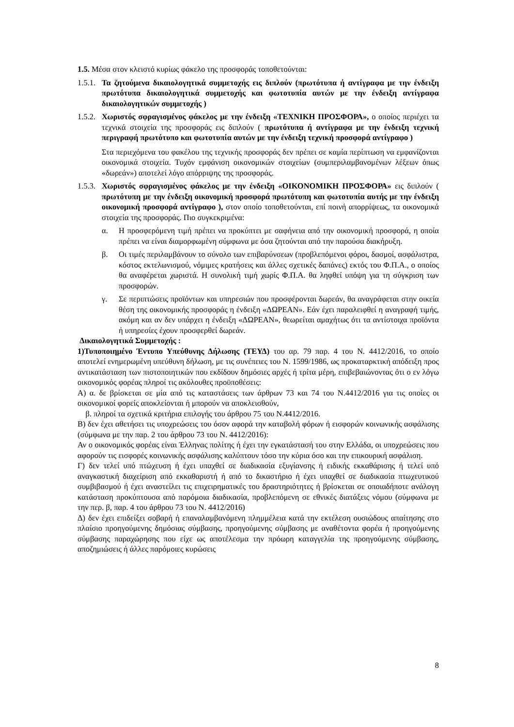1.5. Μέσα στον κλειστό κυρίως φάκελο της προσφοράς τοποθετούνται:
1.5.1.
Τα ζητούμενα δικαιολογητικά συμμετοχής εις διπλούν (πρωτότυπα ή αντίγραφα με την ένδειξη πρωτότυπα δικαιολογητικά συμμετοχής και φωτοτυπία αυτών με την ένδειξη αντίγραφα δικαιολογητικών συμμετοχής )
1.5.2.
Χωριστός σφραγισμένος φάκελος με την ένδειξη «ΤΕΧΝΙΚΗ ΠΡΟΣΦΟΡΑ», ο οποίος περιέχει τα τεχνικά στοιχεία της προσφοράς εις διπλούν ( πρωτότυπα ή αντίγραφα με την ένδειξη τεχνική περιγραφή πρωτότυπο και φωτοτυπία αυτών με την ένδειξη τεχνική προσφορά αντίγραφο )
Στα περιεχόμενα του φακέλου της τεχνικής προσφοράς δεν πρέπει σε καμία περίπτωση να εμφανίζονται οικονομικά στοιχεία. Τυχόν εμφάνιση οικονομικών στοιχείων (συμπεριλαμβανομένων λέξεων όπως «δωρεάν») αποτελεί λόγο απόρριψης της προσφοράς.
1.5.3.
Χωριστός σφραγισμένος φάκελος με την ένδειξη «ΟΙΚΟΝΟΜΙΚΗ ΠΡΟΣΦΟΡΑ» εις διπλούν ( πρωτότυπη με την ένδειξη οικονομική προσφορά πρωτότυπη και φωτοτυπία αυτής με την ένδειξη οικονομική προσφορά αντίγραφο ), στον οποίο τοποθετούνται, επί ποινή απορρίψεως, τα οικονομικά στοιχεία της προσφοράς. Πιο συγκεκριμένα:
α. Η προσφερόμενη τιμή πρέπει να προκύπτει με σαφήνεια από την οικονομική προσφορά, η οποία πρέπει να είναι διαμορφωμένη σύμφωνα με όσα ζητούνται από την παρούσα διακήρυξη.
β. Οι τιμές περιλαμβάνουν το σύνολο των επιβαρύνσεων (προβλεπόμενοι φόροι, δασμοί, ασφάλιστρα, κόστος εκτελωνισμού, νόμιμες κρατήσεις και άλλες σχετικές δαπάνες) εκτός του Φ.Π.Α., ο οποίος θα αναφέρεται χωριστά. Η συνολική τιμή χωρίς Φ.Π.Α. θα ληφθεί υπόψη για τη σύγκριση των προσφορών.
γ. Σε περιπτώσεις προϊόντων και υπηρεσιών που προσφέρονται δωρεάν, θα αναγράφεται στην οικεία θέση της οικονομικής προσφοράς η ένδειξη «ΔΩΡΕΑΝ». Εάν έχει παραλειφθεί η αναγραφή τιμής, ακόμη και αν δεν υπάρχει η ένδειξη «ΔΩΡΕΑΝ», θεωρείται αμαχήτως ότι τα αντίστοιχα προϊόντα ή υπηρεσίες έχουν προσφερθεί δωρεάν.
Δικαιολογητικά Συμμετοχής :
1)Τυποποιημένο Έντυπο Υπεύθυνης Δήλωσης (ΤΕΥΔ) του αρ. 79 παρ. 4 του Ν. 4412/2016, το οποίο αποτελεί ενημερωμένη υπεύθυνη δήλωση, με τις συνέπειες του Ν. 1599/1986, ως προκαταρκτική απόδειξη προς αντικατάσταση των πιστοποιητικών που εκδίδουν δημόσιες αρχές ή τρίτα μέρη, επιβεβαιώνοντας ότι ο εν λόγω οικονομικός φορέας πληροί τις ακόλουθες προϋποθέσεις:
Α) α. δε βρίσκεται σε μία από τις καταστάσεις των άρθρων 73 και 74 του Ν.4412/2016 για τις οποίες οι οικονομικοί φορείς αποκλείονται ή μπορούν να αποκλεισθούν,
β. πληροί τα σχετικά κριτήρια επιλογής του άρθρου 75 του Ν.4412/2016.
Β) δεν έχει αθετήσει τις υποχρεώσεις του όσον αφορά την καταβολή φόρων ή εισφορών κοινωνικής ασφάλισης (σύμφωνα με την παρ. 2 του άρθρου 73 του Ν. 4412/2016):
Αν ο οικονομικός φορέας είναι Έλληνας πολίτης ή έχει την εγκατάστασή του στην Ελλάδα, οι υποχρεώσεις που αφορούν τις εισφορές κοινωνικής ασφάλισης καλύπτουν τόσο την κύρια όσο και την επικουρική ασφάλιση.
Γ) δεν τελεί υπό πτώχευση ή έχει υπαχθεί σε διαδικασία εξυγίανσης ή ειδικής εκκαθάρισης ή τελεί υπό αναγκαστική διαχείριση από εκκαθαριστή ή από το δικαστήριο ή έχει υπαχθεί σε διαδικασία πτωχευτικού συμβιβασμού ή έχει αναστείλει τις επιχειρηματικές του δραστηριότητες ή βρίσκεται σε οποιαδήποτε ανάλογη κατάσταση προκύπτουσα από παρόμοια διαδικασία, προβλεπόμενη σε εθνικές διατάξεις νόμου (σύμφωνα με την περ. β, παρ. 4 του άρθρου 73 του Ν. 4412/2016)
Δ) δεν έχει επιδείξει σοβαρή ή επαναλαμβανόμενη πλημμέλεια κατά την εκτέλεση ουσιώδους απαίτησης στο πλαίσιο προηγούμενης δημόσιας σύμβασης, προηγούμενης σύμβασης με αναθέτοντα φορέα ή προηγούμενης σύμβασης παραχώρησης που είχε ως αποτέλεσμα την πρόωρη καταγγελία της προηγούμενης σύμβασης, αποζημιώσεις ή άλλες παρόμοιες κυρώσεις
8